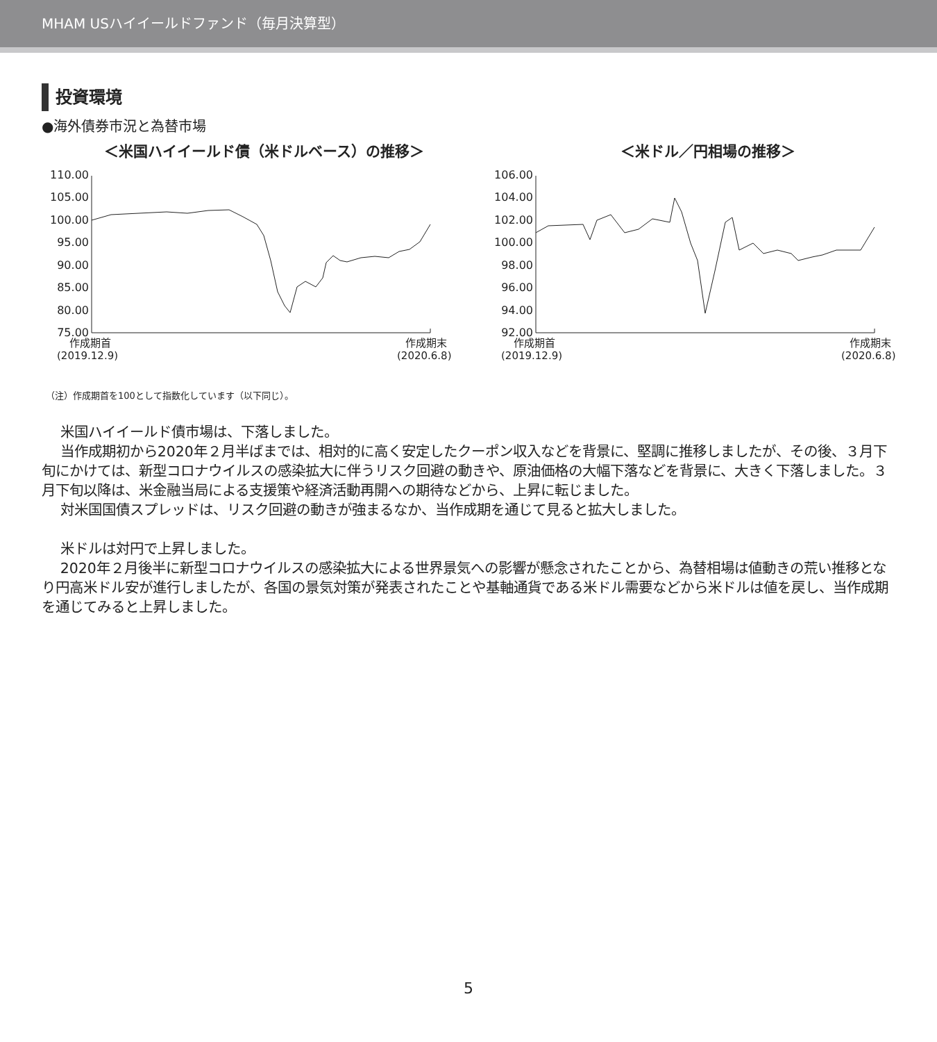MHAM USハイイールドファンド（毎月決算型）
投資環境
●海外債券市況と為替市場
＜米国ハイイールド債（米ドルベース）の推移＞
110.00
105.00
100.00
95.00
90.00
85.00
80.00
75.00
作成期首
(2019.12.9)
作成期末
(2020.6.8)
＜米ドル／円相場の推移＞
106.00
104.00
102.00
100.00
98.00
96.00
94.00
92.00
作成期首
(2019.12.9)
作成期末
(2020.6.8)
（注）作成期首を100として指数化しています（以下同じ）。
米国ハイイールド債市場は、下落しました。
当作成期初から2020年２月半ばまでは、相対的に高く安定したクーポン収入などを背景に、堅調に推移しましたが、その後、３月下旬にかけては、新型コロナウイルスの感染拡大に伴うリスク回避の動きや、原油価格の大幅下落などを背景に、大きく下落しました。３月下旬以降は、米金融当局による支援策や経済活動再開への期待などから、上昇に転じました。
対米国国債スプレッドは、リスク回避の動きが強まるなか、当作成期を通じて見ると拡大しました。
米ドルは対円で上昇しました。
2020年２月後半に新型コロナウイルスの感染拡大による世界景気への影響が懸念されたことから、為替相場は値動きの荒い推移となり円高米ドル安が進行しましたが、各国の景気対策が発表されたことや基軸通貨である米ドル需要などから米ドルは値を戻し、当作成期を通じてみると上昇しました。
5